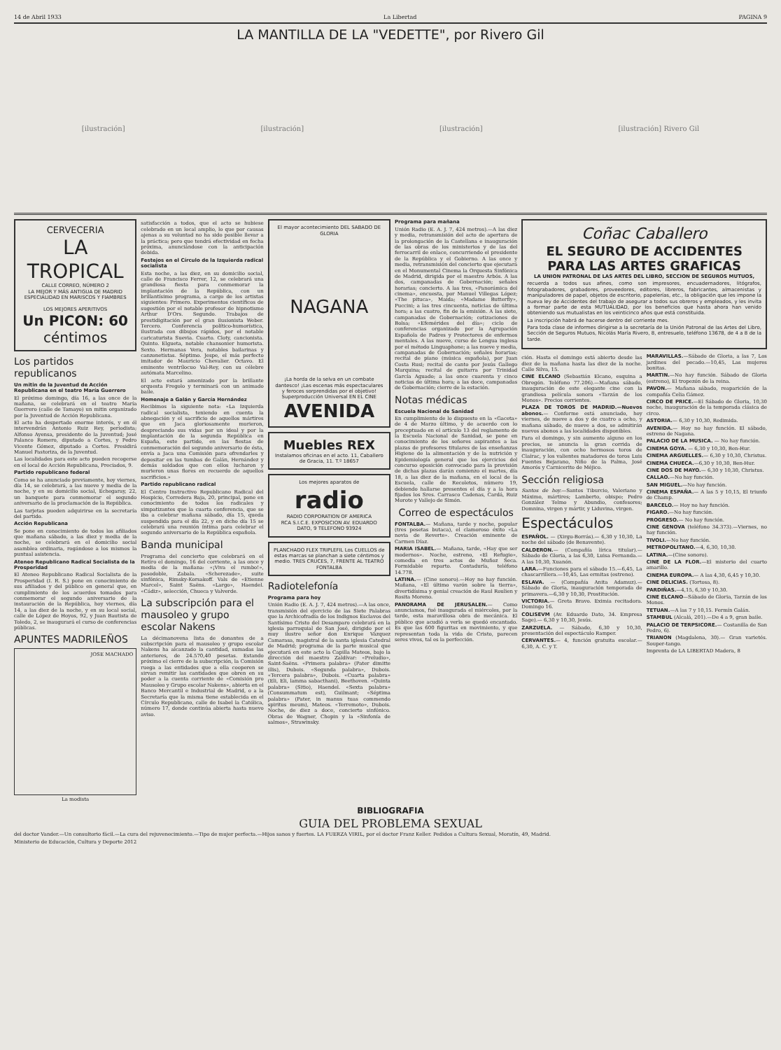14 de Abril 1933 La Libertad PAGINA 9
LA MANTILLA DE LA "VEDETTE", por Rivero Gil
[ilustración] [ilustración] [ilustración] [ilustración] Rivero Gil
CERVECERIA
LA TROPICAL
CALLE CORREO, NÚMERO 2
LA MEJOR Y MÁS ANTIGUA DE MADRID ESPECIALIDAD EN MARISCOS Y FIAMBRES
LOS MEJORES APERITIVOS
Un PICON: 60 céntimos
Los partidos republicanos
Un mitin de la Juventud de Acción Republicana en el teatro María Guerrero
El próximo domingo, día 16, a las once de la mañana, se celebrará en el teatro María Guerrero (calle de Tamayo) un mitin organizado por la Juventud de Acción Republicana.
El acto ha despertado enorme interés, y en él intervendrán Antonio Ruiz Rey, periodista; Alfonso Ayensa, presidente de la Juventud; José Palanco Romero, diputado a Cortes, y Pedro Vicente Gómez, diputado a Cortes. Presidirá Manuel Pastoriza, de la Juventud.
Las localidades para este acto pueden recogerse en el local de Acción Republicana, Preciados, 9.
Partido republicano federal
Como se ha anunciado previamente, hoy viernes, día 14, se celebrará, a las nueve y media de la noche, y en su domicilio social, Echegaray, 22, un banquete para conmemorar el segundo aniversario de la proclamación de la República.
Las tarjetas pueden adquirirse en la secretaría del partido.
Acción Republicana
Se pone en conocimiento de todos los afiliados que mañana sábado, a las diez y media de la noche, se celebrará en el domicilio social asamblea ordinaria, rogándose a los mismos la puntual asistencia.
Ateneo Republicano Radical Socialista de la Prosperidad
El Ateneo Republicano Radical Socialista de la Prosperidad (I. R. S.) pone en conocimiento de sus afiliados y del público en general que, en cumplimiento de los acuerdos tomados para conmemorar el segundo aniversario de la instauración de la República, hoy viernes, día 14, a las diez de la noche, y en su local social, calle de López de Hoyos, 92, y Juan Bautista de Toledo, 2, se inaugurará el curso de conferencias públicas.
APUNTES MADRILEÑOS
JOSE MACHADO
La modista
satisfacción a todos, que el acto se hubiese celebrado en un local amplio, lo que por causas ajenas a su voluntad no ha sido posible llevar a la práctica; pero que tendrá efectividad en fecha próxima, anunciándose con la anticipación debida.
Festejos en el Círculo de la Izquierda radical socialista
Esta noche, a las diez, en su domicilio social, calle de Francisco Ferrer, 12, se celebrará una grandiosa fiesta para conmemorar la implantación de la República, con un brillantísimo programa, a cargo de los artistas siguientes: Primero. Experimentos científicos de sugestión por el notable profesor de hipnotismo Arthur D'Ors. Segundo. Trabajos de prestidigitación por el gran ilusionista Weber. Tercero. Conferencia político-humorística, ilustrada con dibujos rápidos, por el notable caricaturista Suevia. Cuarto. Cloty, cancionista. Quinto. Elgueta, notable chansonier humorista. Sexto. Hermanas Vera, notables bailarinas y canzonetistas. Séptimo. Jespe, el más perfecto imitador de Mauricio Chevalier. Octavo. El eminente ventrílocuo Val-Rey, con su célebre autómata Marcelino.
El acto estará amenizado por la brillante orquesta Fregolo y terminará con un animado baile.
Homenaje a Galán y García Hernández
Recibimos la siguiente nota: «La Izquierda radical socialista, teniendo en cuenta la abnegación y el sacrificio de aquellos mártires que en Jaca gloriosamente murieron, despreciando sus vidas por un ideal y por la implantación de la segunda República en España, este partido, en las fiestas de conmemoración del segundo aniversario de ésta, envía a Jaca una Comisión para ofrendarles y depositar en las tumbas de Galán, Hernández y demás soldados que con ellos lucharon y murieron unas flores en recuerdo de aquellos sacrificios.»
Partido republicano radical
El Centro Instructivo Republicano Radical del Hospicio, Corredera Baja, 20, principal, pone en conocimiento de todos los radicales y simpatizantes que la cuarta conferencia, que se iba a celebrar mañana sábado, día 15, queda suspendida para el día 22, y en dicho día 15 se celebrará una reunión íntima para celebrar el segundo aniversario de la República española.
Banda municipal
Programa del concierto que celebrará en el Retiro el domingo, 16 del corriente, a las once y media de la mañana: «¡Viva el rumbo!», pasodoble, Zabala. «Scherezade», suite sinfónica, Rimsky-Korsakoff. Vals de «Etienne Marcel», Saint Saëns. «Largo», Haendel. «Cádiz», selección, Chueca y Valverde.
La subscripción para el mausoleo y grupo escolar Nakens
La décimanovena lista de donantes de a subscripción para el mausoleo y grupo escolar Nakens ha alcanzado la cantidad, sumadas las anteriores, de 24.570,40 pesetas. Estando próximo el cierre de la subscripción, la Comisión ruega a las entidades que a ella cooperen se sirvan remitir las cantidades que obren en su poder a la cuenta corriente de «Comisión pro Mausoleo y Grupo escolar Nakens», abierta en el Banco Mercantil e Industrial de Madrid, o a la Secretaría que la misma tiene establecida en el Círculo Republicano, calle de Isabel la Católica, número 17, donde continúa abierta hasta nuevo aviso.
El mayor acontecimiento DEL SABADO DE GLORIA
NAGANA
¡La horda de la selva en un combate dantesco! ¡Las escenas más espectaculares y feroces sorprendidas por el objetivo!
Superproducción Universal EN EL CINE
AVENIDA
Muebles REX
Instalamos oficinas en el acto. 11, Caballero de Gracia, 11. T.º 18657
Los mejores aparatos de
radio
RADIO CORPORATION OF AMERICA
RCA S.I.C.E. EXPOSICION AV. EDUARDO DATO, 9 TELEFONO 93924
PLANCHADO FLEX TRIPLEFIL Los CUELLOS de estas marcas se planchan a siete céntimos y medio. TRES CRUCES, 7, FRENTE AL TEATRO FONTALBA
Radiotelefonía
Programa para hoy
Unión Radio (E. A. J. 7, 424 metros).—A las once, transmisión del ejercicio de las Siete Palabras que la Archicofradía de los Indignos Esclavos del Santísimo Cristo del Desamparo celebrará en la iglesia parroquial de San José, dirigido por el muy ilustre señor don Enrique Vázquez Camarasa, magistral de la santa iglesia Catedral de Madrid; programa de la parte musical que ejecutará en este acto la Capilla Mateos, bajo la dirección del maestro Zaldívar: «Preludio», Saint-Saëns. «Primera palabra» (Pater dimitte illis), Dubois. «Segunda palabra», Dubois. «Tercera palabra», Dubois. «Cuarta palabra» (Eli, Eli, lamma sabacthani), Beethoven. «Quinta palabra» (Sitio), Haendel. «Sexta palabra» (Consummatum est), Guilmant; «Séptima palabra» (Pater, in manus tuas commendo spiritus meum), Mateos. «Terremoto», Dubois. Noche, de diez a doce, concierto sinfónico. Obras de Wagner, Chopin y la «Sinfonía de salmos», Strawinsky.
Programa para mañana
Unión Radio (E. A. J. 7, 424 metros).—A las diez y media, retransmisión del acto de apertura de la prolongación de la Castellana e inauguración de las obras de los ministerios y de las del ferrocarril de enlace, concurriendo el presidente de la República y el Gobierno. A las once y media, retransmisión del concierto que ejecutará en el Monumental Cinema la Orquesta Sinfónica de Madrid, dirigida por el maestro Arbós. A las dos, campanadas de Gobernación; señales horarias; concierto. A las tres, «Panorámica del cinema», encuesta, por Manuel Villegas López; «The pituca», Maida; «Madame Butterfly», Puccini; a las tres cincuenta, noticias de última hora; a las cuatro, fin de la emisión. A las siete, campanadas de Gobernación; cotizaciones de Bolsa; «Efemérides del día»; ciclo de conferencias organizado por la Agrupación Española de Padres y Protectores de enfermos mentales. A las nueve, curso de Lengua inglesa por el método Linguaphone; a las nueve y media, campanadas de Gobernación; señales horarias; recital de piano (música española), por Juan Costa Rusi; recital de canto por Jesús Gallego Marquina; recital de guitarra por Trinidad García Aguado; a las once cuarenta y cinco noticias de última hora; a las doce, campanadas de Gobernación; cierre de la estación.
Notas médicas
Escuela Nacional de Sanidad
En cumplimiento de lo dispuesto en la «Gaceta» de 4 de Marzo último, y de acuerdo con lo preceptuado en el artículo 13 del reglamento de la Escuela Nacional de Sanidad, se pone en conocimiento de los señores aspirantes a las plazas de profesores titulares de las enseñanzas Higiene de la alimentación y de la nutrición y Epidemiología general que los ejercicios del concurso oposición convocado para la provisión de dichas plazas darán comienzo el martes, día 18, a las diez de la mañana, en el local de la Escuela, calle de Recoletos, número 19, debiendo hallarse presentes el día y a la hora fijados los Sres. Carrasco Cadenas, Cardá, Ruiz Morote y Vallejo de Simón.
Correo de espectáculos
FONTALBA.— Mañana, tarde y noche, popular (tres pesetas butaca), el clamoroso éxito «La novia de Reverte». Creación eminente de Carmen Díaz.
MARIA ISABEL.— Mañana, tarde, «Hay que ser modernos». Noche, estreno, «El Refugio», comedia en tres actos de Muñoz Seca. Formidable reparto. Contaduría, teléfono 14.778.
LATINA.— (Cine sonoro).—Hoy no hay función. Mañana, «El último varón sobre la tierra», divertidísima y genial creación de Raul Roulien y Rosita Moreno.
PANORAMA DE JERUSALEN.— Como anunciamos, fué inaugurada el miércoles, por la tarde, esta maravillosa obra de mecánica. El público que acudió a verla se quedó encantado. Es que las 600 figuritas en movimiento, y que representan toda la vida de Cristo, parecen seres vivos, tal es la perfección.
Coñac Caballero
EL SEGURO DE ACCIDENTES PARA LAS ARTES GRAFICAS
LA UNION PATRONAL DE LAS ARTES DEL LIBRO, SECCION DE SEGUROS MUTUOS,
recuerda a todos sus afines, como son impresores, encuadernadores, litógrafos, fotograbadores, grabadores, proveedores, editores, libreros, fabricantes, almacenistas y manipuladores de papel, objetos de escritorio, papelerías, etc., la obligación que les impone la nueva ley de Accidentes del trabajo de asegurar a todos sus obreros y empleados, y les invita a formar parte de esta MUTUALIDAD, por los beneficios que hasta ahora han venido obteniendo sus mutualistas en los veinticinco años que está constituida.
La inscripción habrá de hacerse dentro del corriente mes.
Para toda clase de informes dirigirse a la secretaría de la Unión Patronal de las Artes del Libro, Sección de Seguros Mutuos, Nicolás María Rivero, 8, entresuelo, teléfono 13678, de 4 a 8 de la tarde.
ción. Hasta el domingo está abierto desde las diez de la mañana hasta las diez de la noche. Calle Silva, 15.
CINE ELCANO (Sebastián Elcano, esquina a Obregón. Teléfono 77.206).—Mañana sábado, inauguración de este elegante cine con la grandiosa película sonora «Tarzán de los Monos». Precios corrientes.
PLAZA DE TOROS DE MADRID.—Nuevos abonos.— Conforme está anunciado, hoy viernes, de nueve a dos y de cuatro a ocho, y mañana sábado, de nueve a dos, se admitirán nuevos abonos a las localidades disponibles.
Para el domingo, y sin aumento alguno en los precios, se anuncia la gran corrida de inauguración, con ocho hermosos toros de Claírac, y los valientes matadores de toros Luis Fuentes Bejarano, Niño de la Palma, José Amorós y Carnicerito de Méjico.
Sección religiosa
Santos de hoy.—Santos Tiburcio, Valeriano y Máximo, mártires; Lamberto, obispo; Pedro González Telmo y Abundio, confesores; Domnina, virgen y mártir, y Liduvina, virgen.
Espectáculos
ESPAÑOL. — (Xirgu-Borrás).— 6,30 y 10,30, La noche del sábado (de Benavente).
CALDERON.— (Compañía lírica titular).—Sábado de Gloria, a las 6,30, Luisa Fernanda.—A las 10,30, Xuanón.
LARA.—Funciones para el sábado 15.—6,45, La chascarrillera.—10,45, Las ermitas (estreno).
ESLAVA. — (Compañía Anita Adamuz).—Sábado de Gloria, inauguración temporada de primavera.—6,30 y 10,30, Prostitución.
VICTORIA.— Greta Bravo. Eximia recitadora. Domingo 16.
COLISEVM (Av. Eduardo Dato, 34. Empresa Sage).— 6,30 y 10,30, Jesús.
ZARZUELA. — Sábado, 6,30 y 10,30, presentación del espectáculo Ramper.
CERVANTES.— 4, función gratuita escolar.—6,30, A. C. y T.
MARAVILLAS.—Sábado de Gloria, a las 7, Los jardines del pecado.—10,45, Las mujeres bonitas.
MARTIN.—No hay función. Sábado de Gloria (estreno), El tropezón de la reina.
PAVON.— Mañana sábado, reaparición de la compañía Celia Gámez.
CIRCO DE PRICE.—El Sábado de Gloria, 10,30 noche, inauguración de la temporada clásica de circo.
ASTORIA.— 6,30 y 10,30, Redimida.
AVENIDA.— Hoy no hay función. El sábado, estreno de Nagana.
PALACIO DE LA MUSICA. — No hay función.
CINEMA GOYA. — 6,30 y 10,30, Ben-Hur.
CINEMA ARGUELLES.— 6,30 y 10,30, Christus.
CINEMA CHUECA.—6,30 y 10,30, Ben-Hur.
CINE DOS DE MAYO.— 6,30 y 10,30, Christus.
CALLAO.—No hay función.
SAN MIGUEL.—No hay función.
CINEMA ESPAÑA.— A las 5 y 10,15, El triunfo de Champ.
BARCELO.— Hoy no hay función.
FIGARO.—No hay función.
PROGRESO.— No hay función.
CINE GENOVA (teléfono 34.373).—Viernes, no hay función.
TIVOLI.—No hay función.
METROPOLITANO.—4, 6,30, 10,30.
LATINA.—(Cine sonoro).
CINE DE LA FLOR.—El misterio del cuarto amarillo.
CINEMA EUROPA.— A las 4,30, 6,45 y 10,30.
CINE DELICIAS. (Tortosa, 8).
PARDIÑAS.—4,15, 6,30 y 10,30.
CINE ELCANO—Sábado de Gloria, Tarzán de los Monos.
TETUAN.—A las 7 y 10,15. Fermín Galán.
STAMBUL (Alcalá, 201).—De 4 a 9, gran baile.
PALACIO DE TERPSICORE.— Costanilla de San Pedro, 6).
TRIANON (Magdalena, 30).— Gran varietés. Souper-tango.
Imprenta de LA LIBERTAD Madera, 8
BIBLIOGRAFIA
GUIA DEL PROBLEMA SEXUAL
del doctor Vander.—Un consultorio fácil.—La cura del rejuvenecimiento.—Tipo de mujer perfecta.—Hijos sanos y fuertes. LA FUERZA VIRIL, por el doctor Franz Keller. Pedidos a Cultura Sexual, Moratín, 49, Madrid.
Ministerio de Educación, Cultura y Deporte 2012